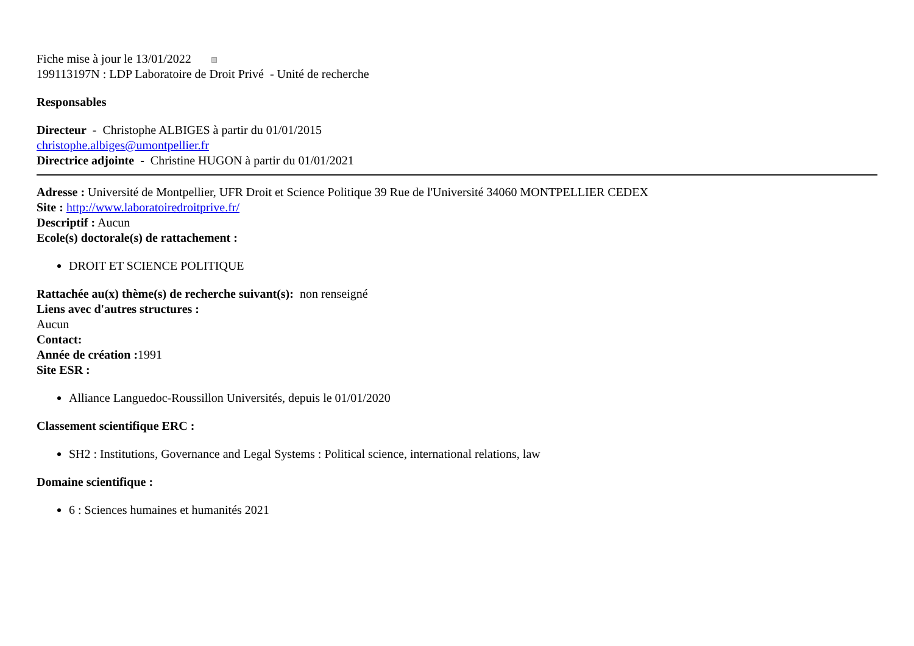Fiche mise à jour le 13/01/2022
199113197N : LDP Laboratoire de Droit Privé - Unité de recherche
Responsables
Directeur - Christophe ALBIGES à partir du 01/01/2015
christophe.albiges@umontpellier.fr
Directrice adjointe - Christine HUGON à partir du 01/01/2021
Adresse : Université de Montpellier, UFR Droit et Science Politique 39 Rue de l'Université 34060 MONTPELLIER CEDEX
Site : http://www.laboratoiredroitprive.fr/
Descriptif : Aucun
Ecole(s) doctorale(s) de rattachement :
DROIT ET SCIENCE POLITIQUE
Rattachée au(x) thème(s) de recherche suivant(s): non renseigné
Liens avec d'autres structures :
Aucun
Contact:
Année de création : 1991
Site ESR :
Alliance Languedoc-Roussillon Universités, depuis le 01/01/2020
Classement scientifique ERC :
SH2 : Institutions, Governance and Legal Systems : Political science, international relations, law
Domaine scientifique :
6 : Sciences humaines et humanités 2021